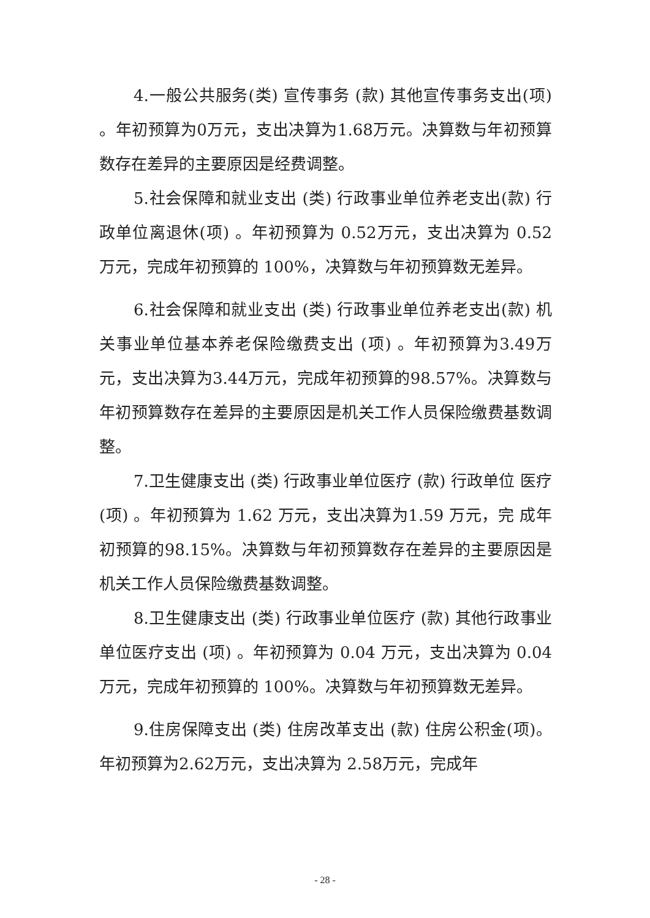4.一般公共服务(类) 宣传事务 (款) 其他宣传事务支出(项) 。年初预算为0万元，支出决算为1.68万元。决算数与年初预算数存在差异的主要原因是经费调整。
5.社会保障和就业支出 (类) 行政事业单位养老支出(款) 行政单位离退休(项) 。年初预算为 0.52万元，支出决算为 0.52 万元，完成年初预算的 100%，决算数与年初预算数无差异。
6.社会保障和就业支出 (类) 行政事业单位养老支出(款) 机关事业单位基本养老保险缴费支出 (项) 。年初预算为3.49万元，支出决算为3.44万元，完成年初预算的98.57%。决算数与年初预算数存在差异的主要原因是机关工作人员保险缴费基数调整。
7.卫生健康支出 (类) 行政事业单位医疗 (款) 行政单位 医疗 (项) 。年初预算为 1.62 万元，支出决算为1.59 万元，完 成年初预算的98.15%。决算数与年初预算数存在差异的主要原因是机关工作人员保险缴费基数调整。
8.卫生健康支出 (类) 行政事业单位医疗 (款) 其他行政事业单位医疗支出 (项) 。年初预算为 0.04 万元，支出决算为 0.04万元，完成年初预算的 100%。决算数与年初预算数无差异。
9.住房保障支出 (类) 住房改革支出 (款) 住房公积金(项)。年初预算为2.62万元，支出决算为 2.58万元，完成年
- 28 -